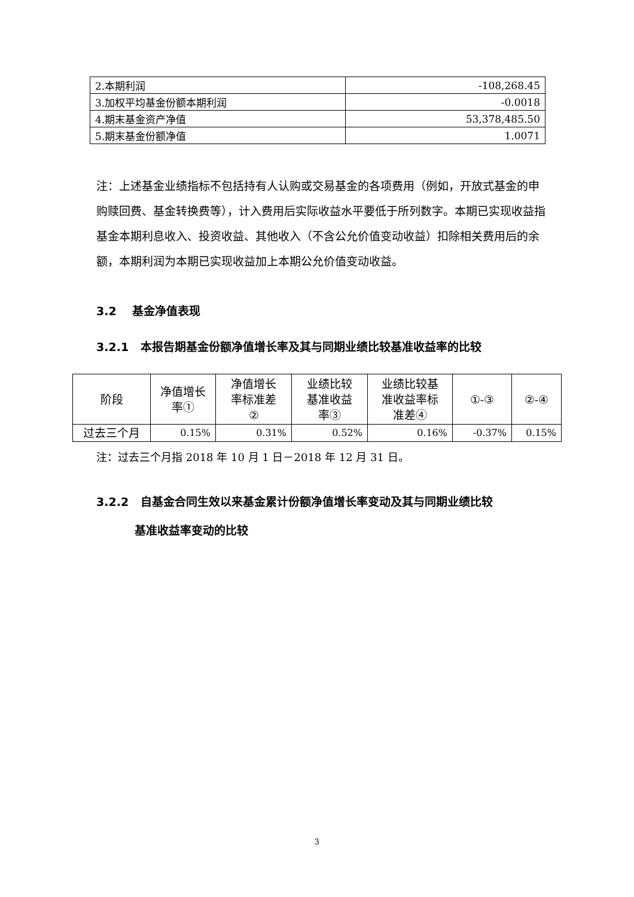| 2.本期利润 | -108,268.45 |
| 3.加权平均基金份额本期利润 | -0.0018 |
| 4.期末基金资产净值 | 53,378,485.50 |
| 5.期末基金份额净值 | 1.0071 |
注：上述基金业绩指标不包括持有人认购或交易基金的各项费用（例如，开放式基金的申购赎回费、基金转换费等），计入费用后实际收益水平要低于所列数字。本期已实现收益指基金本期利息收入、投资收益、其他收入（不含公允价值变动收益）扣除相关费用后的余额，本期利润为本期已实现收益加上本期公允价值变动收益。
3.2 基金净值表现
3.2.1 本报告期基金份额净值增长率及其与同期业绩比较基准收益率的比较
| 阶段 | 净值增长 率① | 净值增长 率标准差 ② | 业绩比较 基准收益 率③ | 业绩比较基 准收益率标 准差④ | ①-③ | ②-④ |
| --- | --- | --- | --- | --- | --- | --- |
| 过去三个月 | 0.15% | 0.31% | 0.52% | 0.16% | -0.37% | 0.15% |
注：过去三个月指 2018 年 10 月 1 日－2018 年 12 月 31 日。
3.2.2 自基金合同生效以来基金累计份额净值增长率变动及其与同期业绩比较
基准收益率变动的比较
3